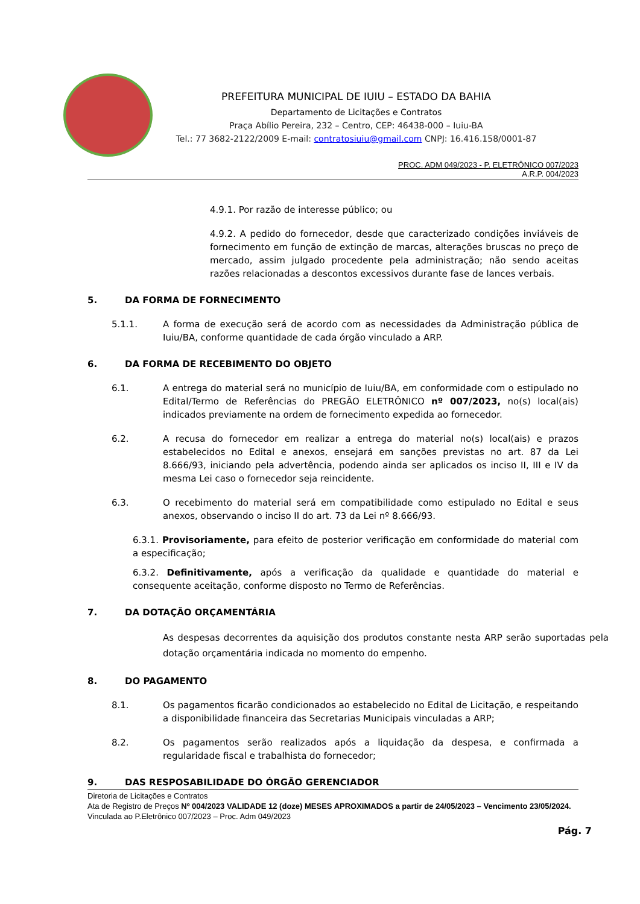PREFEITURA MUNICIPAL DE IUIU – ESTADO DA BAHIA
Departamento de Licitações e Contratos
Praça Abílio Pereira, 232 – Centro, CEP: 46438-000 – Iuiu-BA
Tel.: 77 3682-2122/2009 E-mail: contratosiuiu@gmail.com CNPJ: 16.416.158/0001-87
PROC. ADM 049/2023 - P. ELETRÔNICO 007/2023
A.R.P. 004/2023
4.9.1. Por razão de interesse público; ou
4.9.2. A pedido do fornecedor, desde que caracterizado condições inviáveis de fornecimento em função de extinção de marcas, alterações bruscas no preço de mercado, assim julgado procedente pela administração; não sendo aceitas razões relacionadas a descontos excessivos durante fase de lances verbais.
5. DA FORMA DE FORNECIMENTO
5.1.1. A forma de execução será de acordo com as necessidades da Administração pública de Iuiu/BA, conforme quantidade de cada órgão vinculado a ARP.
6. DA FORMA DE RECEBIMENTO DO OBJETO
6.1. A entrega do material será no município de Iuiu/BA, em conformidade com o estipulado no Edital/Termo de Referências do PREGÃO ELETRÔNICO nº 007/2023, no(s) local(ais) indicados previamente na ordem de fornecimento expedida ao fornecedor.
6.2. A recusa do fornecedor em realizar a entrega do material no(s) local(ais) e prazos estabelecidos no Edital e anexos, ensejará em sanções previstas no art. 87 da Lei 8.666/93, iniciando pela advertência, podendo ainda ser aplicados os inciso II, III e IV da mesma Lei caso o fornecedor seja reincidente.
6.3. O recebimento do material será em compatibilidade como estipulado no Edital e seus anexos, observando o inciso II do art. 73 da Lei nº 8.666/93.
6.3.1. Provisoriamente, para efeito de posterior verificação em conformidade do material com a especificação;
6.3.2. Definitivamente, após a verificação da qualidade e quantidade do material e consequente aceitação, conforme disposto no Termo de Referências.
7. DA DOTAÇÃO ORÇAMENTÁRIA
As despesas decorrentes da aquisição dos produtos constante nesta ARP serão suportadas pela dotação orçamentária indicada no momento do empenho.
8. DO PAGAMENTO
8.1. Os pagamentos ficarão condicionados ao estabelecido no Edital de Licitação, e respeitando a disponibilidade financeira das Secretarias Municipais vinculadas a ARP;
8.2. Os pagamentos serão realizados após a liquidação da despesa, e confirmada a regularidade fiscal e trabalhista do fornecedor;
9. DAS RESPOSABILIDADE DO ÓRGÃO GERENCIADOR
Diretoria de Licitações e Contratos
Ata de Registro de Preços Nº 004/2023 VALIDADE 12 (doze) MESES APROXIMADOS a partir de 24/05/2023 – Vencimento 23/05/2024.
Vinculada ao P.Eletrônico 007/2023 – Proc. Adm 049/2023
Pág. 7